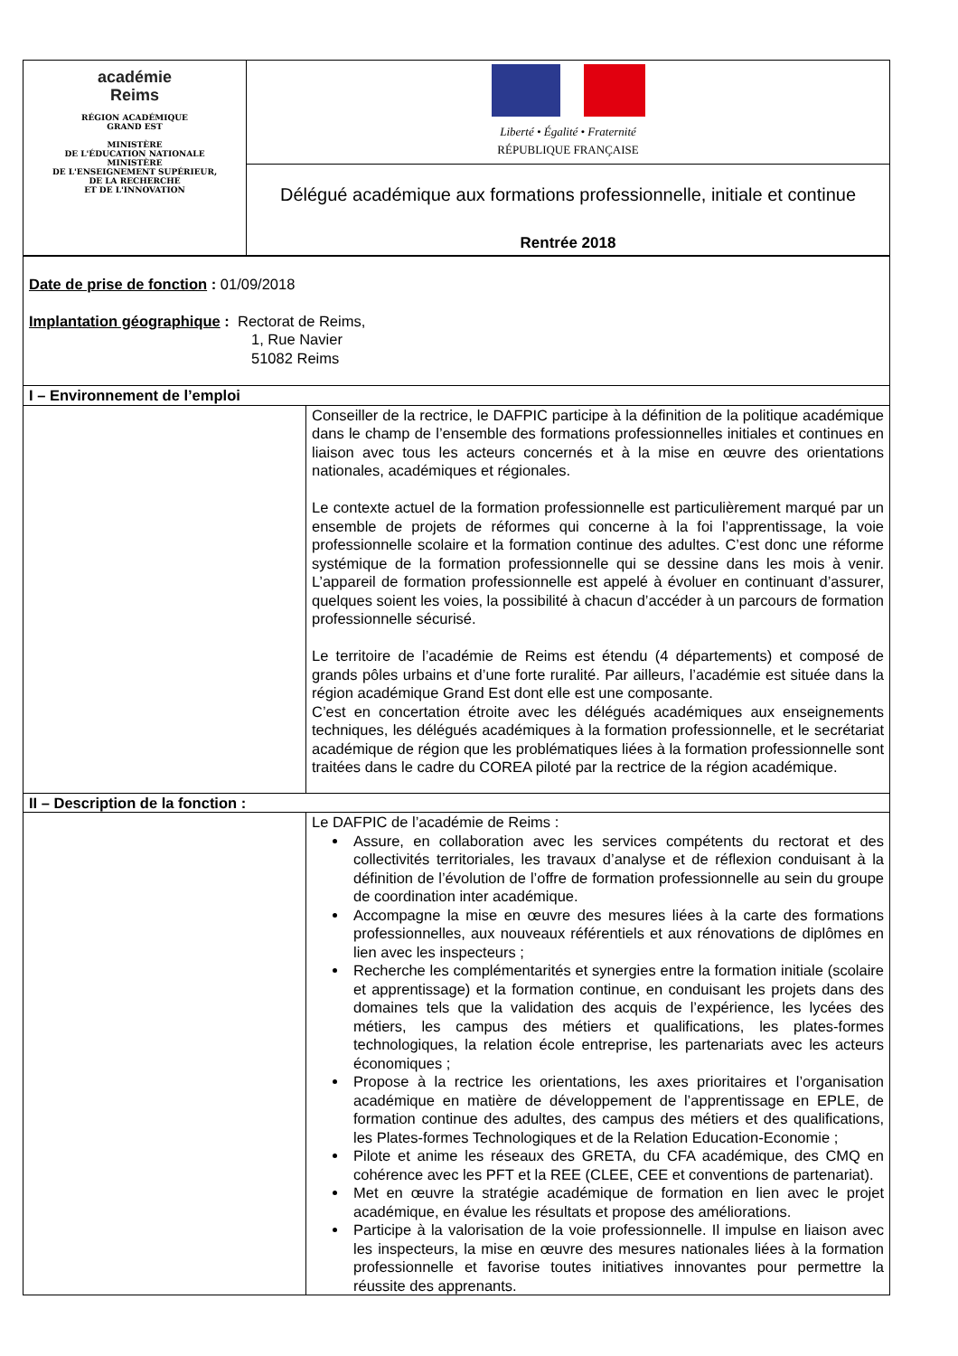| académie Reims RÉGION ACADÉMIQUE GRAND EST MINISTÈRE DE L'ÉDUCATION NATIONALE MINISTÈRE DE L'ENSEIGNEMENT SUPÉRIEUR, DE LA RECHERCHE ET DE L'INNOVATION | Liberté • Égalité • Fraternité RÉPUBLIQUE FRANÇAISE |
| | Délégué académique aux formations professionnelle, initiale et continue Rentrée 2018 |
| Date de prise de fonction : 01/09/2018 Implantation géographique : Rectorat de Reims, 1, Rue Navier 51082 Reims | |
| I – Environnement de l’emploi | |
| | Conseiller de la rectrice, le DAFPIC participe à la définition de la politique académique dans le champ de l’ensemble des formations professionnelles initiales et continues en liaison avec tous les acteurs concernés et à la mise en œuvre des orientations nationales, académiques et régionales. Le contexte actuel de la formation professionnelle est particulièrement marqué par un ensemble de projets de réformes qui concerne à la foi l’apprentissage, la voie professionnelle scolaire et la formation continue des adultes. C’est donc une réforme systémique de la formation professionnelle qui se dessine dans les mois à venir. L’appareil de formation professionnelle est appelé à évoluer en continuant d’assurer, quelques soient les voies, la possibilité à chacun d’accéder à un parcours de formation professionnelle sécurisé. Le territoire de l’académie de Reims est étendu (4 départements) et composé de grands pôles urbains et d’une forte ruralité. Par ailleurs, l’académie est située dans la région académique Grand Est dont elle est une composante. C’est en concertation étroite avec les délégués académiques aux enseignements techniques, les délégués académiques à la formation professionnelle, et le secrétariat académique de région que les problématiques liées à la formation professionnelle sont traitées dans le cadre du COREA piloté par la rectrice de la région académique. |
| II – Description de la fonction : | |
| | Le DAFPIC de l’académie de Reims : Assure, en collaboration avec les services compétents du rectorat et des collectivités territoriales, les travaux d’analyse et de réflexion conduisant à la définition de l’évolution de l’offre de formation professionnelle au sein du groupe de coordination inter académique. Accompagne la mise en œuvre des mesures liées à la carte des formations professionnelles, aux nouveaux référentiels et aux rénovations de diplômes en lien avec les inspecteurs ; Recherche les complémentarités et synergies entre la formation initiale (scolaire et apprentissage) et la formation continue, en conduisant les projets dans des domaines tels que la validation des acquis de l’expérience, les lycées des métiers, les campus des métiers et qualifications, les plates-formes technologiques, la relation école entreprise, les partenariats avec les acteurs économiques ; Propose à la rectrice les orientations, les axes prioritaires et l’organisation académique en matière de développement de l’apprentissage en EPLE, de formation continue des adultes, des campus des métiers et des qualifications, les Plates-formes Technologiques et de la Relation Education-Economie ; Pilote et anime les réseaux des GRETA, du CFA académique, des CMQ en cohérence avec les PFT et la REE (CLEE, CEE et conventions de partenariat). Met en œuvre la stratégie académique de formation en lien avec le projet académique, en évalue les résultats et propose des améliorations. Participe à la valorisation de la voie professionnelle. Il impulse en liaison avec les inspecteurs, la mise en œuvre des mesures nationales liées à la formation professionnelle et favorise toutes initiatives innovantes pour permettre la réussite des apprenants. |